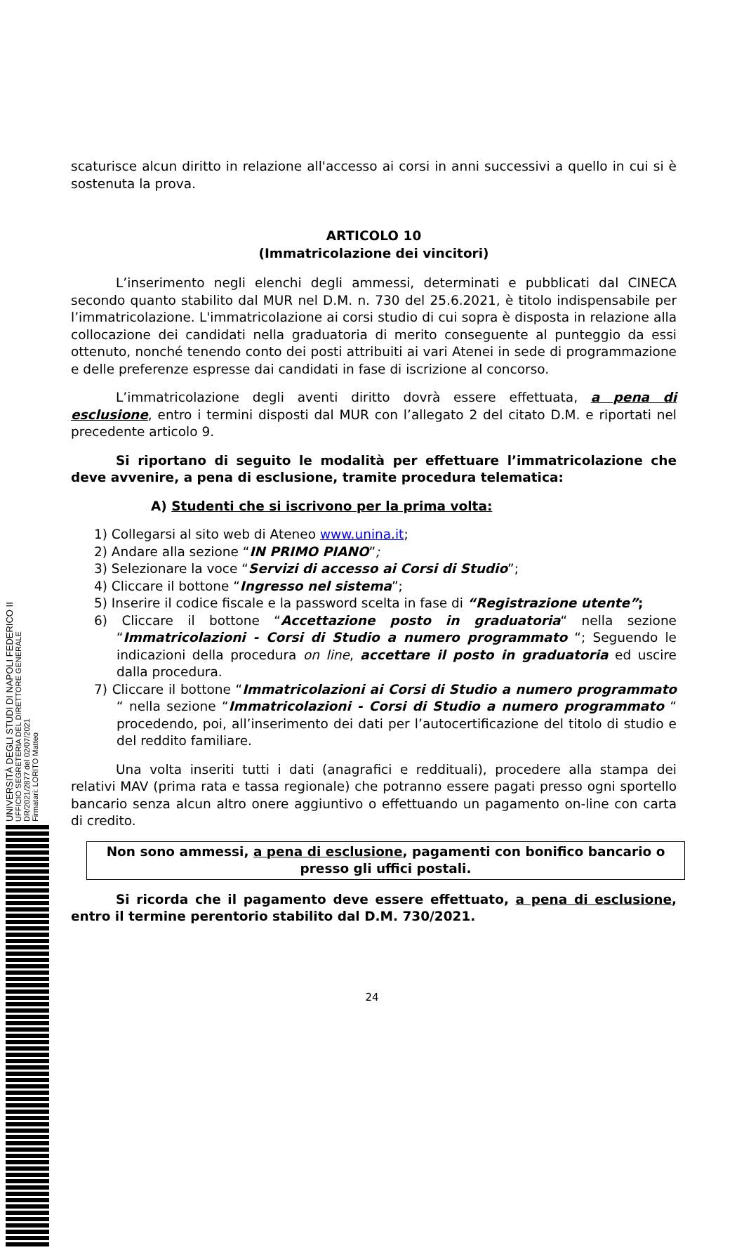UNIVERSITÀ DEGLI STUDI DI NAPOLI FEDERICO II
UFFICIO SEGRETERIA DEL DIRETTORE GENERALE
DR/2021/2877 del 02/07/2021
Firmatari: LORITO Matteo
scaturisce alcun diritto in relazione all'accesso ai corsi in anni successivi a quello in cui si è sostenuta la prova.
ARTICOLO 10
(Immatricolazione dei vincitori)
L’inserimento negli elenchi degli ammessi, determinati e pubblicati dal CINECA secondo quanto stabilito dal MUR nel D.M. n. 730 del 25.6.2021, è titolo indispensabile per l’immatricolazione. L'immatricolazione ai corsi studio di cui sopra è disposta in relazione alla collocazione dei candidati nella graduatoria di merito conseguente al punteggio da essi ottenuto, nonché tenendo conto dei posti attribuiti ai vari Atenei in sede di programmazione e delle preferenze espresse dai candidati in fase di iscrizione al concorso.
L’immatricolazione degli aventi diritto dovrà essere effettuata, a pena di esclusione, entro i termini disposti dal MUR con l’allegato 2 del citato D.M. e riportati nel precedente articolo 9.
Si riportano di seguito le modalità per effettuare l’immatricolazione che deve avvenire, a pena di esclusione, tramite procedura telematica:
A) Studenti che si iscrivono per la prima volta:
1) Collegarsi al sito web di Ateneo www.unina.it;
2) Andare alla sezione “IN PRIMO PIANO”;
3) Selezionare la voce “Servizi di accesso ai Corsi di Studio”;
4) Cliccare il bottone “Ingresso nel sistema”;
5) Inserire il codice fiscale e la password scelta in fase di “Registrazione utente”;
6) Cliccare il bottone “Accettazione posto in graduatoria“ nella sezione “Immatricolazioni - Corsi di Studio a numero programmato “; Seguendo le indicazioni della procedura on line, accettare il posto in graduatoria ed uscire dalla procedura.
7) Cliccare il bottone “Immatricolazioni ai Corsi di Studio a numero programmato “ nella sezione “Immatricolazioni - Corsi di Studio a numero programmato “ procedendo, poi, all’inserimento dei dati per l’autocertificazione del titolo di studio e del reddito familiare.
Una volta inseriti tutti i dati (anagrafici e reddituali), procedere alla stampa dei relativi MAV (prima rata e tassa regionale) che potranno essere pagati presso ogni sportello bancario senza alcun altro onere aggiuntivo o effettuando un pagamento on-line con carta di credito.
Non sono ammessi, a pena di esclusione, pagamenti con bonifico bancario o presso gli uffici postali.
Si ricorda che il pagamento deve essere effettuato, a pena di esclusione, entro il termine perentorio stabilito dal D.M. 730/2021.
24